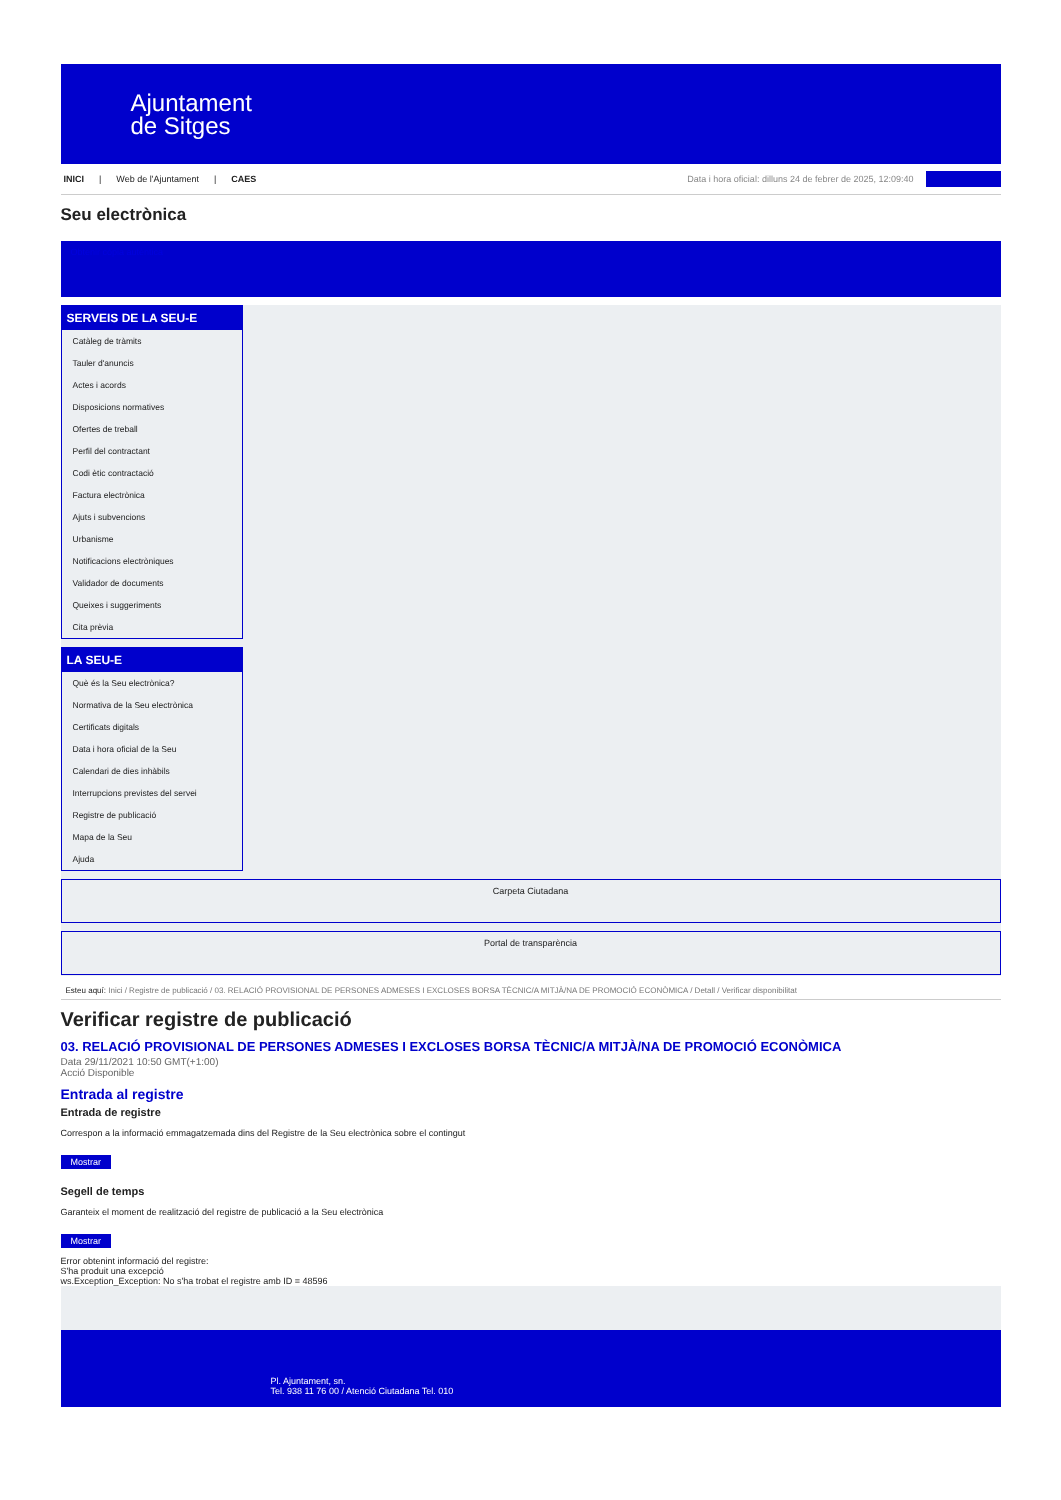Ajuntament
de Sitges
INICI | Web de l'Ajuntament | CAES Data i hora oficial: dilluns 24 de febrer de 2025, 12:09:40
Seu electrònica
Obtenir còpia autèntica
SERVEIS DE LA SEU-E
Catàleg de tràmits
Tauler d'anuncis
Actes i acords
Disposicions normatives
Ofertes de treball
Perfil del contractant
Codi ètic contractació
Factura electrònica
Ajuts i subvencions
Urbanisme
Notificacions electròniques
Validador de documents
Queixes i suggeriments
Cita prèvia
LA SEU-E
Què és la Seu electrònica?
Normativa de la Seu electrònica
Certificats digitals
Data i hora oficial de la Seu
Calendari de dies inhàbils
Interrupcions previstes del servei
Registre de publicació
Mapa de la Seu
Ajuda
Carpeta Ciutadana
Portal de transparència
Esteu aquí: Inici / Registre de publicació / 03. RELACIÓ PROVISIONAL DE PERSONES ADMESES I EXCLOSES BORSA TÈCNIC/A MITJÀ/NA DE PROMOCIÓ ECONÒMICA / Detall / Verificar disponibilitat
Verificar registre de publicació
03. RELACIÓ PROVISIONAL DE PERSONES ADMESES I EXCLOSES BORSA TÈCNIC/A MITJÀ/NA DE PROMOCIÓ ECONÒMICA
Data 29/11/2021 10:50 GMT(+1:00)
Acció Disponible
Entrada al registre
Entrada de registre
Correspon a la informació emmagatzemada dins del Registre de la Seu electrònica sobre el contingut
Mostrar
Segell de temps
Garanteix el moment de realització del registre de publicació a la Seu electrònica
Mostrar
Error obtenint informació del registre:
S'ha produit una excepció
ws.Exception_Exception: No s'ha trobat el registre amb ID = 48596
Pl. Ajuntament, sn.
Tel. 938 11 76 00 / Atenció Ciutadana Tel. 010